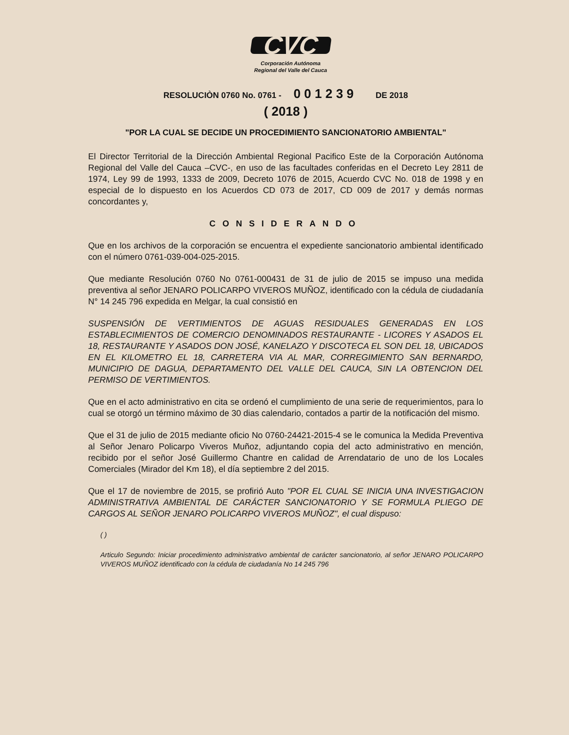CVC
Corporación Autónoma
Regional del Valle del Cauca
RESOLUCIÒN 0760 No. 0761 - 0 0 1 2 3 9 DE 2018
( 2018 )
"POR LA CUAL SE DECIDE UN PROCEDIMIENTO SANCIONATORIO AMBIENTAL"
El Director Territorial de la Dirección Ambiental Regional Pacifico Este de la Corporación Autónoma Regional del Valle del Cauca –CVC-, en uso de las facultades conferidas en el Decreto Ley 2811 de 1974, Ley 99 de 1993, 1333 de 2009, Decreto 1076 de 2015, Acuerdo CVC No. 018 de 1998 y en especial de lo dispuesto en los Acuerdos CD 073 de 2017, CD 009 de 2017 y demás normas concordantes y,
CONSIDERANDO
Que en los archivos de la corporación se encuentra el expediente sancionatorio ambiental identificado con el número 0761-039-004-025-2015.
Que mediante Resolución 0760 No 0761-000431 de 31 de julio de 2015 se impuso una medida preventiva al señor JENARO POLICARPO VIVEROS MUÑOZ, identificado con la cédula de ciudadanía N° 14 245 796 expedida en Melgar, la cual consistió en
SUSPENSIÓN DE VERTIMIENTOS DE AGUAS RESIDUALES GENERADAS EN LOS ESTABLECIMIENTOS DE COMERCIO DENOMINADOS RESTAURANTE - LICORES Y ASADOS EL 18, RESTAURANTE Y ASADOS DON JOSÉ, KANELAZO Y DISCOTECA EL SON DEL 18, UBICADOS EN EL KILOMETRO EL 18, CARRETERA VIA AL MAR, CORREGIMIENTO SAN BERNARDO, MUNICIPIO DE DAGUA, DEPARTAMENTO DEL VALLE DEL CAUCA, SIN LA OBTENCION DEL PERMISO DE VERTIMIENTOS.
Que en el acto administrativo en cita se ordenó el cumplimiento de una serie de requerimientos, para lo cual se otorgó un término máximo de 30 dias calendario, contados a partir de la notificación del mismo.
Que el 31 de julio de 2015 mediante oficio No 0760-24421-2015-4 se le comunica la Medida Preventiva al Señor Jenaro Policarpo Viveros Muñoz, adjuntando copia del acto administrativo en mención, recibido por el señor José Guillermo Chantre en calidad de Arrendatario de uno de los Locales Comerciales (Mirador del Km 18), el día septiembre 2 del 2015.
Que el 17 de noviembre de 2015, se profirió Auto "POR EL CUAL SE INICIA UNA INVESTIGACION ADMINISTRATIVA AMBIENTAL DE CARÁCTER SANCIONATORIO Y SE FORMULA PLIEGO DE CARGOS AL SEÑOR JENARO POLICARPO VIVEROS MUÑOZ", el cual dispuso:
( )
Articulo Segundo: Iniciar procedimiento administrativo ambiental de carácter sancionatorio, al señor JENARO POLICARPO VIVEROS MUÑOZ identificado con la cédula de ciudadanía No 14 245 796